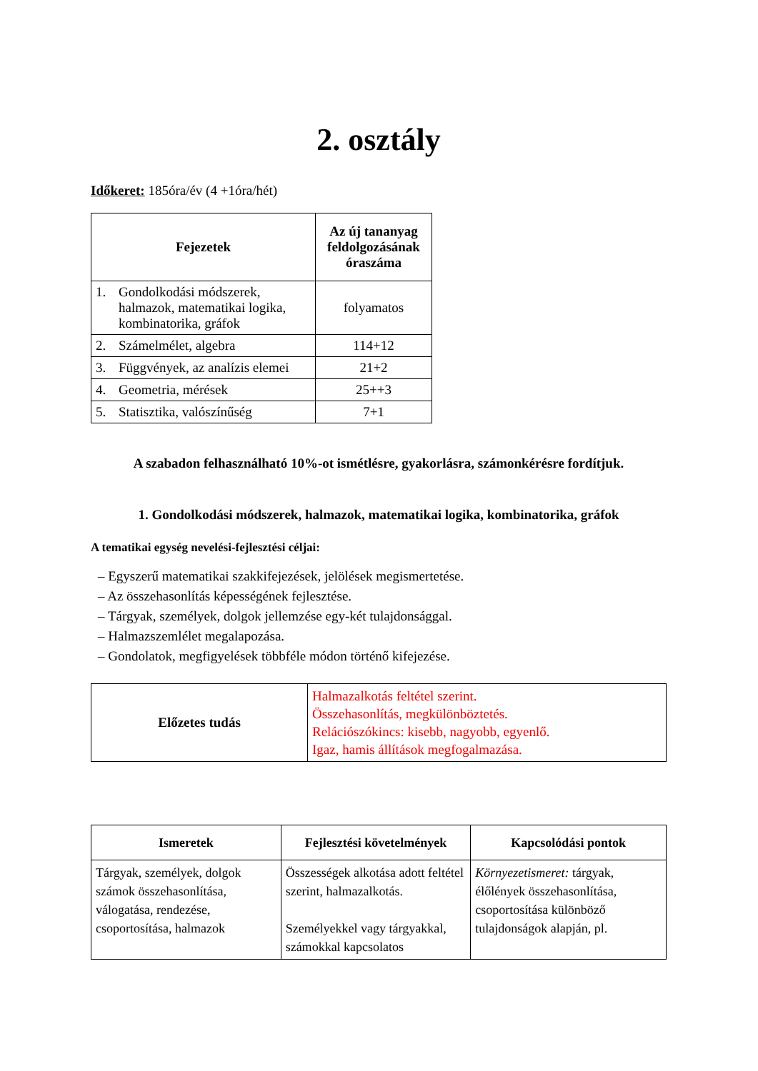2. osztály
Időkeret: 185óra/év (4 +1óra/hét)
| Fejezetek | | Az új tananyag feldolgozásának óraszáma |
| --- | --- | --- |
| 1. | Gondolkodási módszerek, halmazok, matematikai logika, kombinatorika, gráfok | folyamatos |
| 2. | Számelmélet, algebra | 114+12 |
| 3. | Függvények, az analízis elemei | 21+2 |
| 4. | Geometria, mérések | 25++3 |
| 5. | Statisztika, valószínűség | 7+1 |
A szabadon felhasználható 10%-ot ismétlésre, gyakorlásra, számonkérésre fordítjuk.
1. Gondolkodási módszerek, halmazok, matematikai logika, kombinatorika, gráfok
A tematikai egység nevelési-fejlesztési céljai:
– Egyszerű matematikai szakkifejezések, jelölések megismertetése.
– Az összehasonlítás képességének fejlesztése.
– Tárgyak, személyek, dolgok jellemzése egy-két tulajdonsággal.
– Halmazszemlélet megalapozása.
– Gondolatok, megfigyelések többféle módon történő kifejezése.
| Előzetes tudás | Halmazalkotás feltétel szerint. Összehasonlítás, megkülönböztetés. Relációszókincs: kisebb, nagyobb, egyenlő. Igaz, hamis állítások megfogalmazása. |
| Ismeretek | Fejlesztési követelmények | Kapcsolódási pontok |
| --- | --- | --- |
| Tárgyak, személyek, dolgok számok összehasonlítása, válogatása, rendezése, csoportosítása, halmazok | Összességek alkotása adott feltétel szerint, halmazalkotás. Személyekkel vagy tárgyakkal, számokkal kapcsolatos | Környezetismeret: tárgyak, élőlények összehasonlítása, csoportosítása különböző tulajdonságok alapján, pl. |